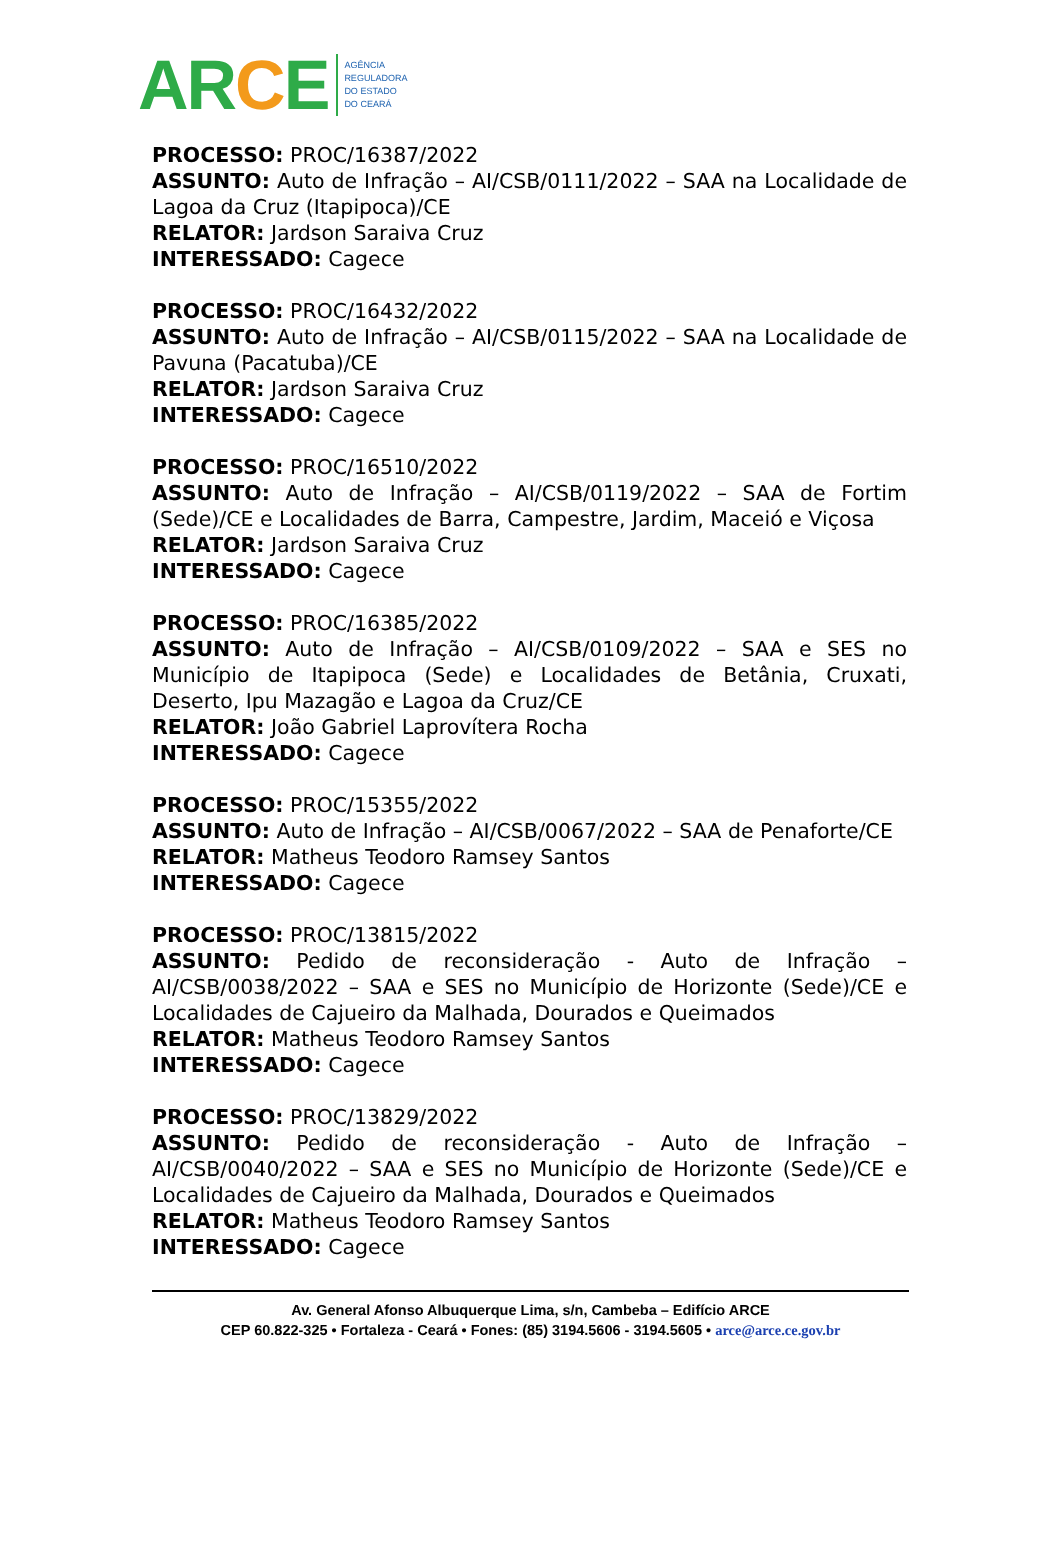ARCE
AGÊNCIA
REGULADORA
DO ESTADO
DO CEARÁ
PROCESSO: PROC/16387/2022
ASSUNTO: Auto de Infração – AI/CSB/0111/2022 – SAA na Localidade de Lagoa da Cruz (Itapipoca)/CE
RELATOR: Jardson Saraiva Cruz
INTERESSADO: Cagece
PROCESSO: PROC/16432/2022
ASSUNTO: Auto de Infração – AI/CSB/0115/2022 – SAA na Localidade de Pavuna (Pacatuba)/CE
RELATOR: Jardson Saraiva Cruz
INTERESSADO: Cagece
PROCESSO: PROC/16510/2022
ASSUNTO: Auto de Infração – AI/CSB/0119/2022 – SAA de Fortim (Sede)/CE e Localidades de Barra, Campestre, Jardim, Maceió e Viçosa
RELATOR: Jardson Saraiva Cruz
INTERESSADO: Cagece
PROCESSO: PROC/16385/2022
ASSUNTO: Auto de Infração – AI/CSB/0109/2022 – SAA e SES no Município de Itapipoca (Sede) e Localidades de Betânia, Cruxati, Deserto, Ipu Mazagão e Lagoa da Cruz/CE
RELATOR: João Gabriel Laprovítera Rocha
INTERESSADO: Cagece
PROCESSO: PROC/15355/2022
ASSUNTO: Auto de Infração – AI/CSB/0067/2022 – SAA de Penaforte/CE
RELATOR: Matheus Teodoro Ramsey Santos
INTERESSADO: Cagece
PROCESSO: PROC/13815/2022
ASSUNTO: Pedido de reconsideração - Auto de Infração – AI/CSB/0038/2022 – SAA e SES no Município de Horizonte (Sede)/CE e Localidades de Cajueiro da Malhada, Dourados e Queimados
RELATOR: Matheus Teodoro Ramsey Santos
INTERESSADO: Cagece
PROCESSO: PROC/13829/2022
ASSUNTO: Pedido de reconsideração - Auto de Infração – AI/CSB/0040/2022 – SAA e SES no Município de Horizonte (Sede)/CE e Localidades de Cajueiro da Malhada, Dourados e Queimados
RELATOR: Matheus Teodoro Ramsey Santos
INTERESSADO: Cagece
Av. General Afonso Albuquerque Lima, s/n, Cambeba – Edifício ARCE
CEP 60.822-325 • Fortaleza - Ceará • Fones: (85) 3194.5606 - 3194.5605 • arce@arce.ce.gov.br